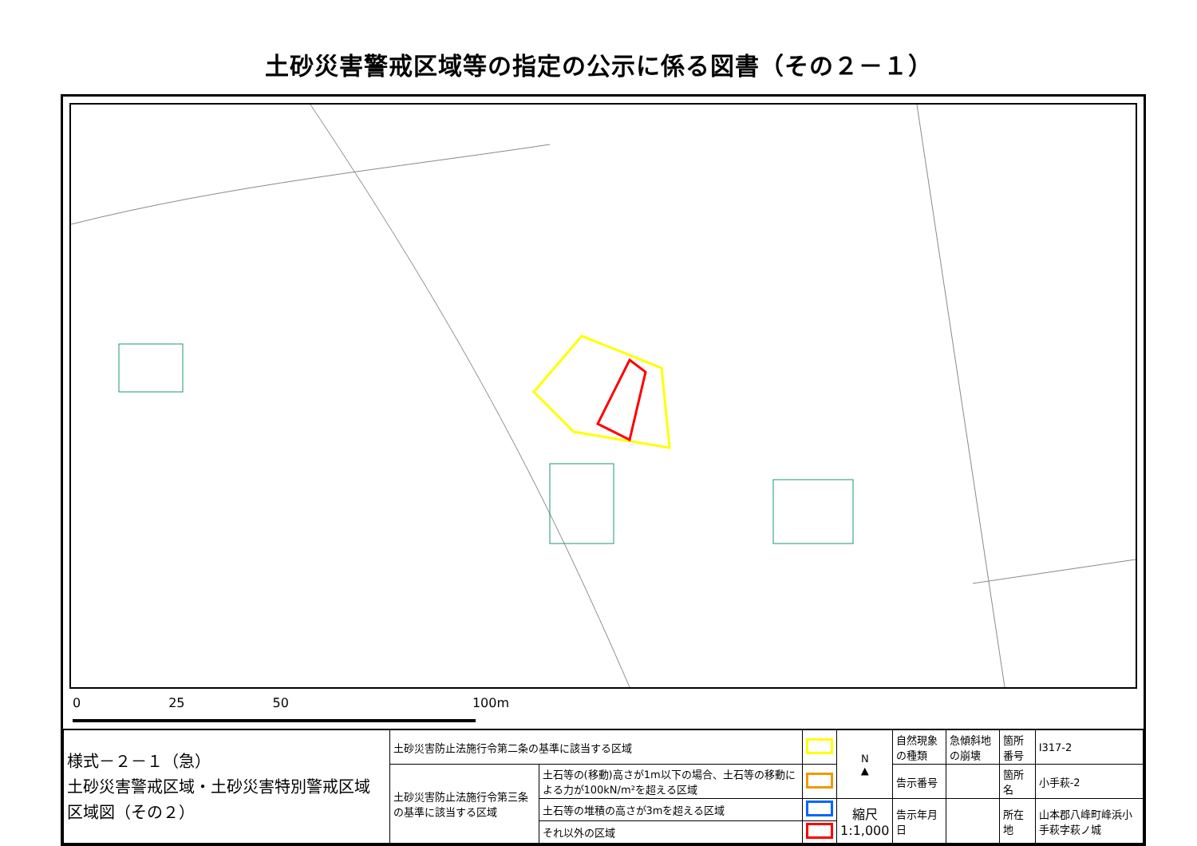土砂災害警戒区域等の指定の公示に係る図書（その２－１）
0 25 50 100 m
| 様式－２－１（急） 土砂災害警戒区域・土砂災害特別警戒区域 区域図（その２） | 土砂災害防止法施行令第二条の基準に該当する区域 | | | N ▲ | 自然現象の種類 | 急傾斜地の崩壊 | 箇所番号 | Ⅰ317-2 |
| | 土砂災害防止法施行令第三条の基準に該当する区域 | 土石等の(移動)高さが1m以下の場合、土石等の移動による力が100kN/m²を超える区域 | | | 告示番号 | | 箇所名 | 小手萩-2 |
| | | 土石等の堆積の高さが3mを超える区域 | | 縮尺 1:1,000 | 告示年月日 | | 所在地 | 山本郡八峰町峰浜小手萩字萩ノ城 |
| | | それ以外の区域 | | | | | | |